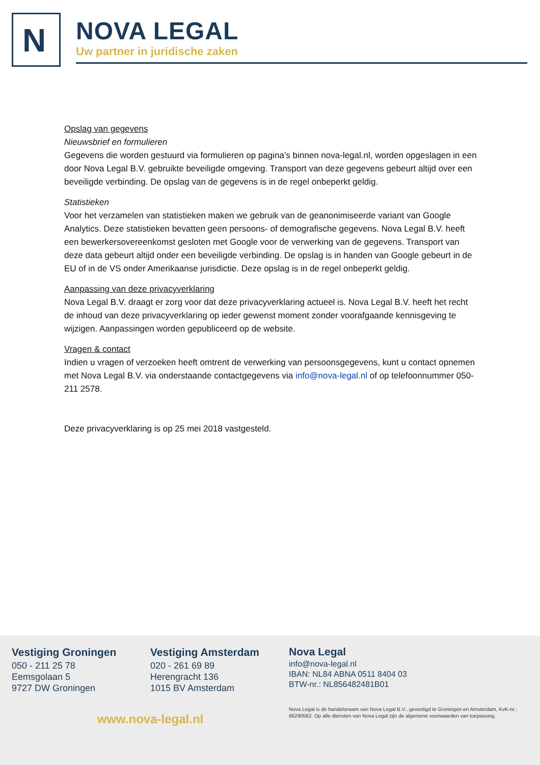N
NOVA LEGAL
Uw partner in juridische zaken
Opslag van gegevens
Nieuwsbrief en formulieren
Gegevens die worden gestuurd via formulieren op pagina’s binnen nova-legal.nl, worden opgeslagen in een door Nova Legal B.V. gebruikte beveiligde omgeving. Transport van deze gegevens gebeurt altijd over een beveiligde verbinding. De opslag van de gegevens is in de regel onbeperkt geldig.
Statistieken
Voor het verzamelen van statistieken maken we gebruik van de geanonimiseerde variant van Google Analytics. Deze statistieken bevatten geen persoons- of demografische gegevens. Nova Legal B.V. heeft een bewerkersovereenkomst gesloten met Google voor de verwerking van de gegevens. Transport van deze data gebeurt altijd onder een beveiligde verbinding. De opslag is in handen van Google gebeurt in de EU of in de VS onder Amerikaanse jurisdictie. Deze opslag is in de regel onbeperkt geldig.
Aanpassing van deze privacyverklaring
Nova Legal B.V. draagt er zorg voor dat deze privacyverklaring actueel is. Nova Legal B.V. heeft het recht de inhoud van deze privacyverklaring op ieder gewenst moment zonder voorafgaande kennisgeving te wijzigen. Aanpassingen worden gepubliceerd op de website.
Vragen & contact
Indien u vragen of verzoeken heeft omtrent de verwerking van persoonsgegevens, kunt u contact opnemen met Nova Legal B.V. via onderstaande contactgegevens via info@nova-legal.nl of op telefoonnummer 050- 211 2578.
Deze privacyverklaring is op 25 mei 2018 vastgesteld.
Vestiging Groningen
050 - 211 25 78
Eemsgolaan 5
9727 DW Groningen
Vestiging Amsterdam
020 - 261 69 89
Herengracht 136
1015 BV Amsterdam
Nova Legal
info@nova-legal.nl
IBAN: NL84 ABNA 0511 8404 03
BTW-nr.: NL856482481B01
www.nova-legal.nl
Nova Legal is de handelsnaam van Nova Legal B.V., gevestigd te Groningen en Amsterdam, KvK-nr.: 66290562. Op alle diensten van Nova Legal zijn de algemene voorwaarden van toepassing.